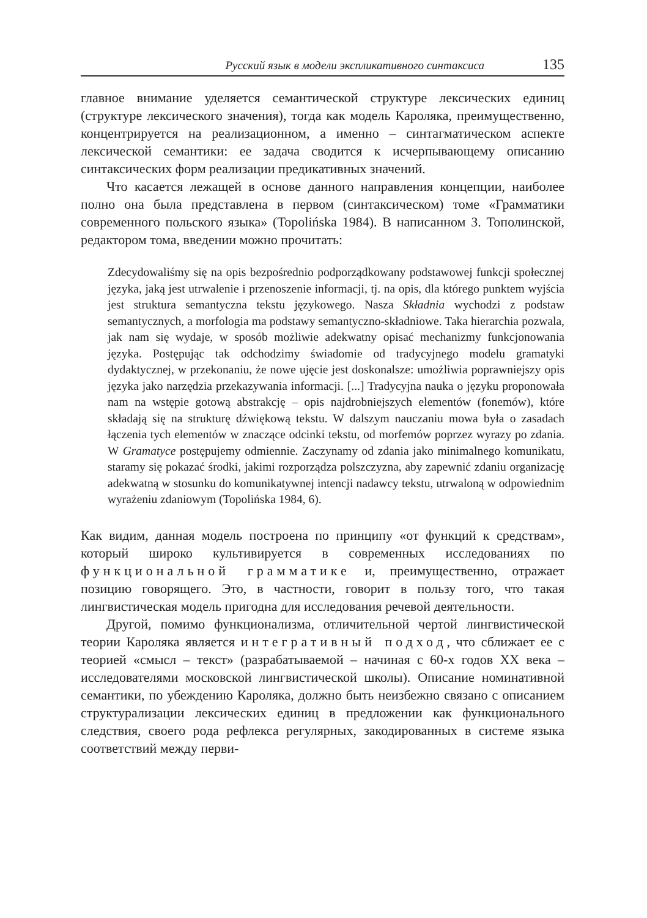Русский язык в модели экспликативного синтаксиса 135
главное внимание уделяется семантической структуре лексических единиц (структуре лексического значения), тогда как модель Кароляка, преимущественно, концентрируется на реализационном, а именно – синтагматическом аспекте лексической семантики: ее задача сводится к исчерпывающему описанию синтаксических форм реализации предикативных значений.
Что касается лежащей в основе данного направления концепции, наиболее полно она была представлена в первом (синтаксическом) томе «Грамматики современного польского языка» (Topolińska 1984). В написанном З. Тополинской, редактором тома, введении можно прочитать:
Zdecydowaliśmy się na opis bezpośrednio podporządkowany podstawowej funkcji społecznej języka, jaką jest utrwalenie i przenoszenie informacji, tj. na opis, dla którego punktem wyjścia jest struktura semantyczna tekstu językowego. Nasza Składnia wychodzi z podstaw semantycznych, a morfologia ma podstawy semantyczno-składniowe. Taka hierarchia pozwala, jak nam się wydaje, w sposób możliwie adekwatny opisać mechanizmy funkcjonowania języka. Postępując tak odchodzimy świadomie od tradycyjnego modelu gramatyki dydaktycznej, w przekonaniu, że nowe ujęcie jest doskonalsze: umożliwia poprawniejszy opis języka jako narzędzia przekazywania informacji. [...] Tradycyjna nauka o języku proponowała nam na wstępie gotową abstrakcję – opis najdrobniejszych elementów (fonemów), które składają się na strukturę dźwiękową tekstu. W dalszym nauczaniu mowa była o zasadach łączenia tych elementów w znaczące odcinki tekstu, od morfemów poprzez wyrazy po zdania. W Gramatyce postępujemy odmiennie. Zaczynamy od zdania jako minimalnego komunikatu, staramy się pokazać środki, jakimi rozporządza polszczyzna, aby zapewnić zdaniu organizację adekwatną w stosunku do komunikatywnej intencji nadawcy tekstu, utrwaloną w odpowiednim wyrażeniu zdaniowym (Topolińska 1984, 6).
Как видим, данная модель построена по принципу «от функций к средствам», который широко культивируется в современных исследованиях по функциональной грамматике и, преимущественно, отражает позицию говорящего. Это, в частности, говорит в пользу того, что такая лингвистическая модель пригодна для исследования речевой деятельности.
Другой, помимо функционализма, отличительной чертой лингвистической теории Кароляка является интегративный подход, что сближает ее с теорией «смысл – текст» (разрабатываемой – начиная с 60-х годов XX века – исследователями московской лингвистической школы). Описание номинативной семантики, по убеждению Кароляка, должно быть неизбежно связано с описанием структурализации лексических единиц в предложении как функционального следствия, своего рода рефлекса регулярных, закодированных в системе языка соответствий между перви-